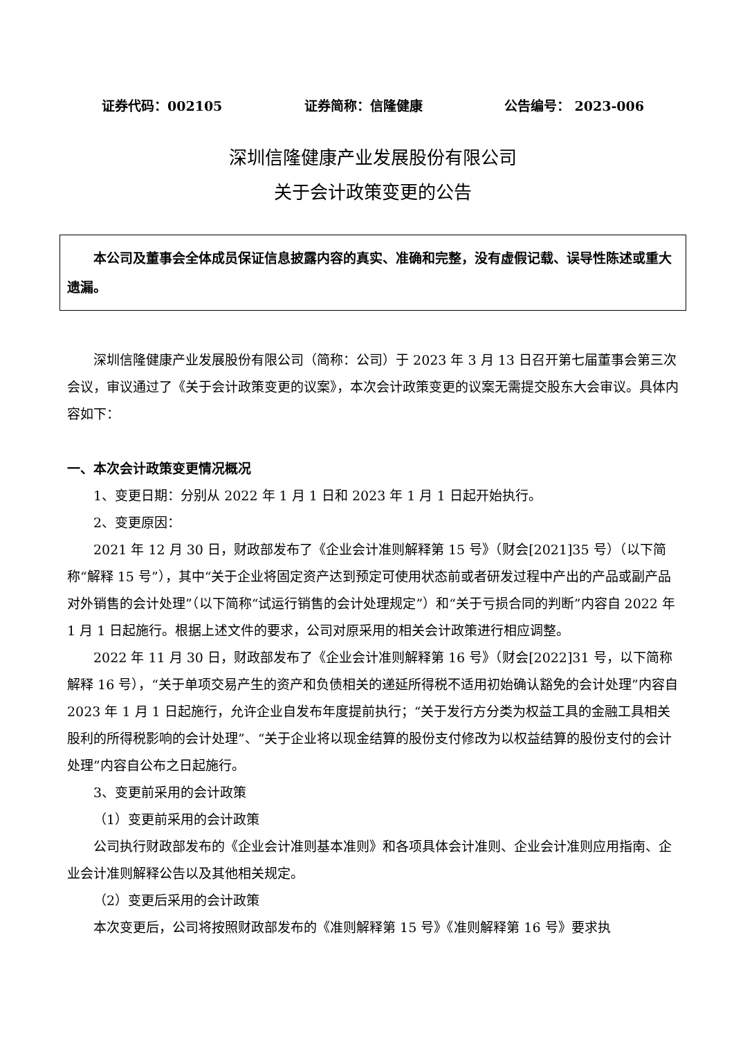证券代码：002105 证券简称：信隆健康 公告编号： 2023-006
深圳信隆健康产业发展股份有限公司
关于会计政策变更的公告
本公司及董事会全体成员保证信息披露内容的真实、准确和完整，没有虚假记载、误导性陈述或重大遗漏。
深圳信隆健康产业发展股份有限公司（简称：公司）于 2023 年 3 月 13 日召开第七届董事会第三次会议，审议通过了《关于会计政策变更的议案》，本次会计政策变更的议案无需提交股东大会审议。具体内容如下：
一、本次会计政策变更情况概况
1、变更日期：分别从 2022 年 1 月 1 日和 2023 年 1 月 1 日起开始执行。
2、变更原因：
2021 年 12 月 30 日，财政部发布了《企业会计准则解释第 15 号》（财会[2021]35 号）（以下简称“解释 15 号”），其中“关于企业将固定资产达到预定可使用状态前或者研发过程中产出的产品或副产品对外销售的会计处理”（以下简称“试运行销售的会计处理规定”）和“关于亏损合同的判断”内容自 2022 年 1 月 1 日起施行。根据上述文件的要求，公司对原采用的相关会计政策进行相应调整。
2022 年 11 月 30 日，财政部发布了《企业会计准则解释第 16 号》（财会[2022]31 号，以下简称解释 16 号），“关于单项交易产生的资产和负债相关的递延所得税不适用初始确认豁免的会计处理”内容自 2023 年 1 月 1 日起施行，允许企业自发布年度提前执行；“关于发行方分类为权益工具的金融工具相关股利的所得税影响的会计处理”、“关于企业将以现金结算的股份支付修改为以权益结算的股份支付的会计处理”内容自公布之日起施行。
3、变更前采用的会计政策
（1）变更前采用的会计政策
公司执行财政部发布的《企业会计准则基本准则》和各项具体会计准则、企业会计准则应用指南、企业会计准则解释公告以及其他相关规定。
（2）变更后采用的会计政策
本次变更后，公司将按照财政部发布的《准则解释第 15 号》《准则解释第 16 号》要求执